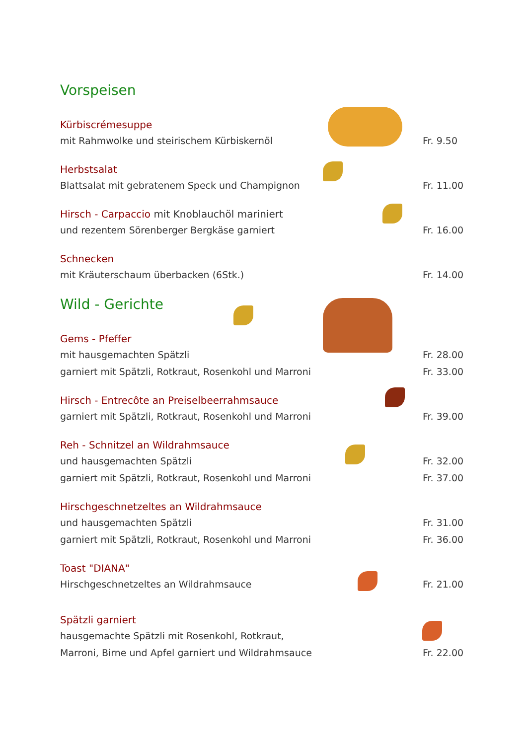Vorspeisen
Kürbiscrémesuppe
mit Rahmwolke und steirischem Kürbiskernöl Fr. 9.50
Herbstsalat
Blattsalat mit gebratenem Speck und Champignon Fr. 11.00
Hirsch - Carpaccio mit Knoblauchöl mariniert
und rezentem Sörenberger Bergkäse garniert Fr. 16.00
Schnecken
mit Kräuterschaum überbacken (6Stk.) Fr. 14.00
Wild - Gerichte
Gems - Pfeffer
mit hausgemachten Spätzli Fr. 28.00
garniert mit Spätzli, Rotkraut, Rosenkohl und Marroni Fr. 33.00
Hirsch - Entrecôte an Preiselbeerrahmsauce
garniert mit Spätzli, Rotkraut, Rosenkohl und Marroni Fr. 39.00
Reh - Schnitzel an Wildrahmsauce
und hausgemachten Spätzli Fr. 32.00
garniert mit Spätzli, Rotkraut, Rosenkohl und Marroni Fr. 37.00
Hirschgeschnetzeltes an Wildrahmsauce
und hausgemachten Spätzli Fr. 31.00
garniert mit Spätzli, Rotkraut, Rosenkohl und Marroni Fr. 36.00
Toast "DIANA"
Hirschgeschnetzeltes an Wildrahmsauce Fr. 21.00
Spätzli garniert
hausgemachte Spätzli mit Rosenkohl, Rotkraut,
Marroni, Birne und Apfel garniert und Wildrahmsauce Fr. 22.00